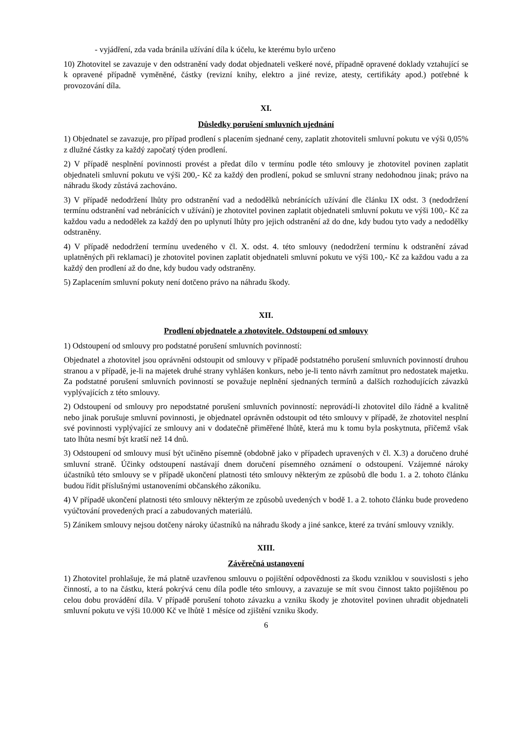- vyjádření, zda vada bránila užívání díla k účelu, ke kterému bylo určeno
10) Zhotovitel se zavazuje v den odstranění vady dodat objednateli veškeré nové, případně opravené doklady vztahující se k opravené případně vyměněné, částky (revizní knihy, elektro a jiné revize, atesty, certifikáty apod.) potřebné k provozování díla.
XI.
Důsledky porušení smluvních ujednání
1) Objednatel se zavazuje, pro případ prodlení s placením sjednané ceny, zaplatit zhotoviteli smluvní pokutu ve výši 0,05% z dlužné částky za každý započatý týden prodlení.
2) V případě nesplnění povinnosti provést a předat dílo v termínu podle této smlouvy je zhotovitel povinen zaplatit objednateli smluvní pokutu ve výši 200,- Kč za každý den prodlení, pokud se smluvní strany nedohodnou jinak; právo na náhradu škody zůstává zachováno.
3) V případě nedodržení lhůty pro odstranění vad a nedodělků nebránících užívání dle článku IX odst. 3 (nedodržení termínu odstranění vad nebránících v užívání) je zhotovitel povinen zaplatit objednateli smluvní pokutu ve výši 100,- Kč za každou vadu a nedodělek za každý den po uplynutí lhůty pro jejich odstranění až do dne, kdy budou tyto vady a nedodělky odstraněny.
4) V případě nedodržení termínu uvedeného v čl. X. odst. 4. této smlouvy (nedodržení termínu k odstranění závad uplatněných při reklamaci) je zhotovitel povinen zaplatit objednateli smluvní pokutu ve výši 100,- Kč za každou vadu a za každý den prodlení až do dne, kdy budou vady odstraněny.
5) Zaplacením smluvní pokuty není dotčeno právo na náhradu škody.
XII.
Prodlení objednatele a zhotovitele. Odstoupení od smlouvy
1) Odstoupení od smlouvy pro podstatné porušení smluvních povinností:
Objednatel a zhotovitel jsou oprávněni odstoupit od smlouvy v případě podstatného porušení smluvních povinností druhou stranou a v případě, je-li na majetek druhé strany vyhlášen konkurs, nebo je-li tento návrh zamítnut pro nedostatek majetku. Za podstatné porušení smluvních povinností se považuje neplnění sjednaných termínů a dalších rozhodujících závazků vyplývajících z této smlouvy.
2) Odstoupení od smlouvy pro nepodstatné porušení smluvních povinností: neprovádí-li zhotovitel dílo řádně a kvalitně nebo jinak porušuje smluvní povinnosti, je objednatel oprávněn odstoupit od této smlouvy v případě, že zhotovitel nesplní své povinnosti vyplývající ze smlouvy ani v dodatečně přiměřené lhůtě, která mu k tomu byla poskytnuta, přičemž však tato lhůta nesmí být kratší než 14 dnů.
3) Odstoupení od smlouvy musí být učiněno písemně (obdobně jako v případech upravených v čl. X.3) a doručeno druhé smluvní straně. Účinky odstoupení nastávají dnem doručení písemného oznámení o odstoupení. Vzájemné nároky účastníků této smlouvy se v případě ukončení platnosti této smlouvy některým ze způsobů dle bodu 1. a 2. tohoto článku budou řídit příslušnými ustanoveními občanského zákoníku.
4) V případě ukončení platnosti této smlouvy některým ze způsobů uvedených v bodě 1. a 2. tohoto článku bude provedeno vyúčtování provedených prací a zabudovaných materiálů.
5) Zánikem smlouvy nejsou dotčeny nároky účastníků na náhradu škody a jiné sankce, které za trvání smlouvy vznikly.
XIII.
Závěrečná ustanovení
1) Zhotovitel prohlašuje, že má platně uzavřenou smlouvu o pojištění odpovědnosti za škodu vzniklou v souvislosti s jeho činností, a to na částku, která pokrývá cenu díla podle této smlouvy, a zavazuje se mít svou činnost takto pojištěnou po celou dobu provádění díla. V případě porušení tohoto závazku a vzniku škody je zhotovitel povinen uhradit objednateli smluvní pokutu ve výši 10.000 Kč ve lhůtě 1 měsíce od zjištění vzniku škody.
6